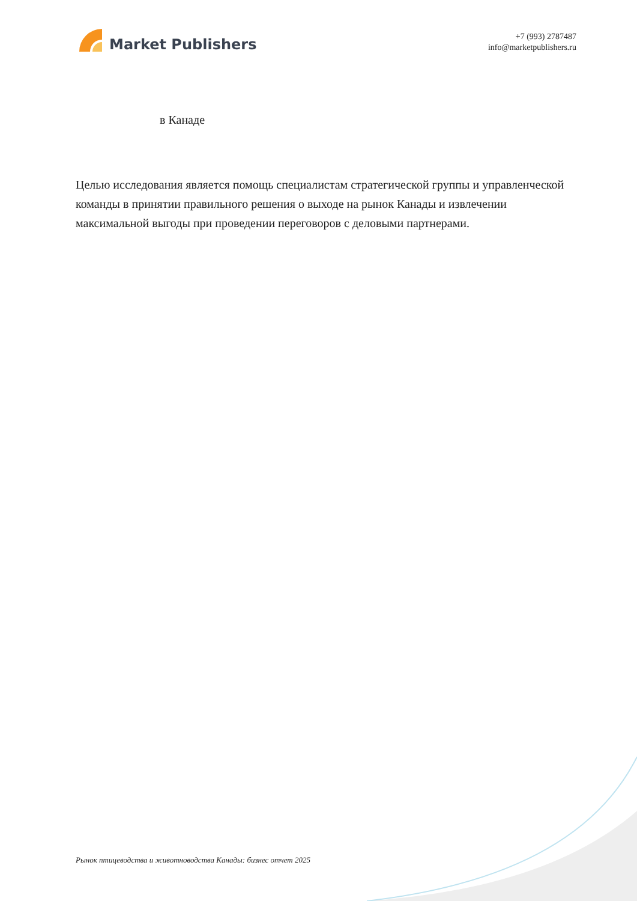Market Publishers
+7 (993) 2787487
info@marketpublishers.ru
в Канаде
Целью исследования является помощь специалистам стратегической группы и управленческой команды в принятии правильного решения о выходе на рынок Канады и извлечении максимальной выгоды при проведении переговоров с деловыми партнерами.
Рынок птицеводства и животноводства Канады: бизнес отчет 2025